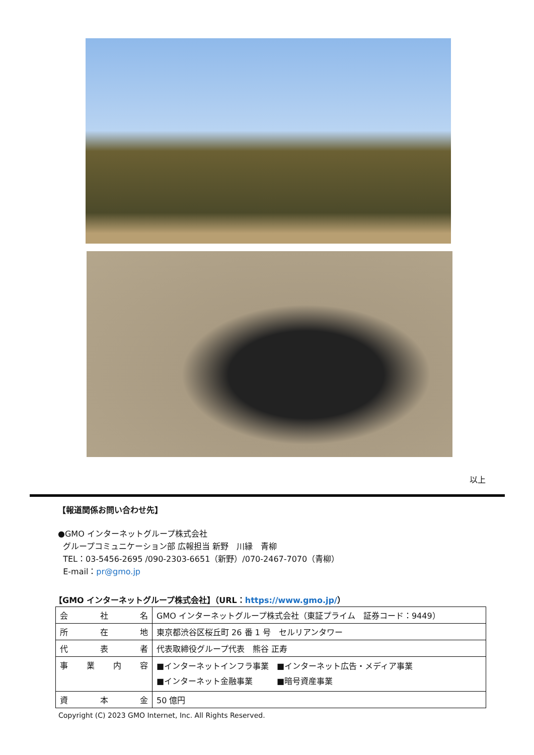以上
【報道関係お問い合わせ先】
●GMO インターネットグループ株式会社
グループコミュニケーション部 広報担当 新野　川縁　青柳
TEL：03-5456-2695 /090-2303-6651（新野）/070-2467-7070（青柳）
E-mail：pr@gmo.jp
【GMO インターネットグループ株式会社】（URL：https://www.gmo.jp/）
| 会 社 名 | GMO インターネットグループ株式会社（東証プライム 証券コード：9449） |
| 所 在 地 | 東京都渋谷区桜丘町 26 番 1 号 セルリアンタワー |
| 代 表 者 | 代表取締役グループ代表 熊谷 正寿 |
| 事 業 内 容 | ■インターネットインフラ事業 ■インターネット広告・メディア事業 ■インターネット金融事業 ■暗号資産事業 |
| 資 本 金 | 50 億円 |
Copyright (C) 2023 GMO Internet, Inc. All Rights Reserved.